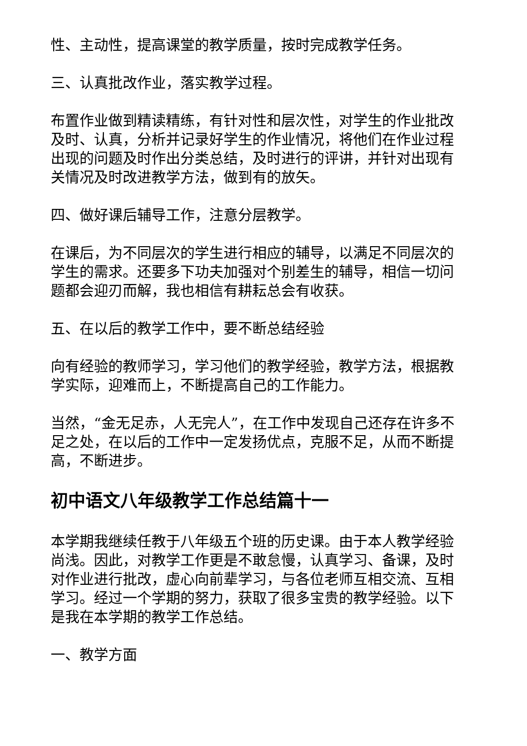性、主动性，提高课堂的教学质量，按时完成教学任务。
三、认真批改作业，落实教学过程。
布置作业做到精读精练，有针对性和层次性，对学生的作业批改及时、认真，分析并记录好学生的作业情况，将他们在作业过程出现的问题及时作出分类总结，及时进行的评讲，并针对出现有关情况及时改进教学方法，做到有的放矢。
四、做好课后辅导工作，注意分层教学。
在课后，为不同层次的学生进行相应的辅导，以满足不同层次的学生的需求。还要多下功夫加强对个别差生的辅导，相信一切问题都会迎刃而解，我也相信有耕耘总会有收获。
五、在以后的教学工作中，要不断总结经验
向有经验的教师学习，学习他们的教学经验，教学方法，根据教学实际，迎难而上，不断提高自己的工作能力。
当然，“金无足赤，人无完人”，在工作中发现自己还存在许多不足之处，在以后的工作中一定发扬优点，克服不足，从而不断提高，不断进步。
初中语文八年级教学工作总结篇十一
本学期我继续任教于八年级五个班的历史课。由于本人教学经验尚浅。因此，对教学工作更是不敢怠慢，认真学习、备课，及时对作业进行批改，虚心向前辈学习，与各位老师互相交流、互相学习。经过一个学期的努力，获取了很多宝贵的教学经验。以下是我在本学期的教学工作总结。
一、教学方面